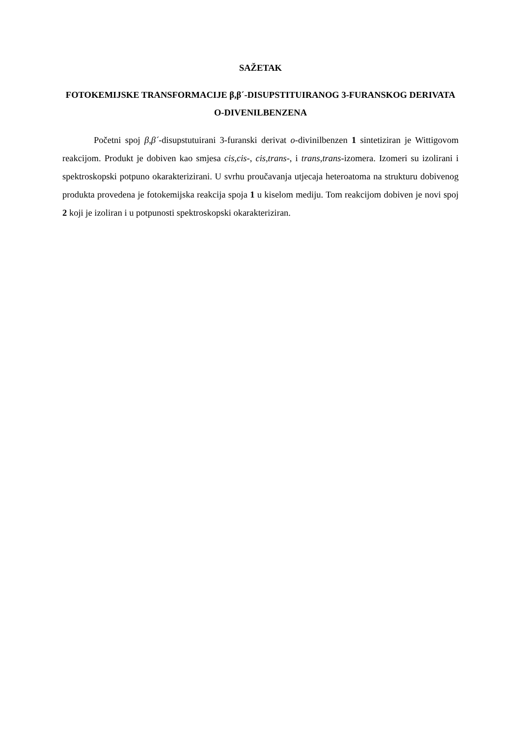SAŽETAK
FOTOKEMIJSKE TRANSFORMACIJE β,β´-DISUPSTITUIRANOG 3-FURANSKOG DERIVATA O-DIVENILBENZENA
Početni spoj β,β´-disupstutuirani 3-furanski derivat o-divinilbenzen 1 sintetiziran je Wittigovom reakcijom. Produkt je dobiven kao smjesa cis,cis-, cis,trans-, i trans,trans-izomera. Izomeri su izolirani i spektroskopski potpuno okarakterizirani. U svrhu proučavanja utjecaja heteroatoma na strukturu dobivenog produkta provedena je fotokemijska reakcija spoja 1 u kiselom mediju. Tom reakcijom dobiven je novi spoj 2 koji je izoliran i u potpunosti spektroskopski okarakteriziran.